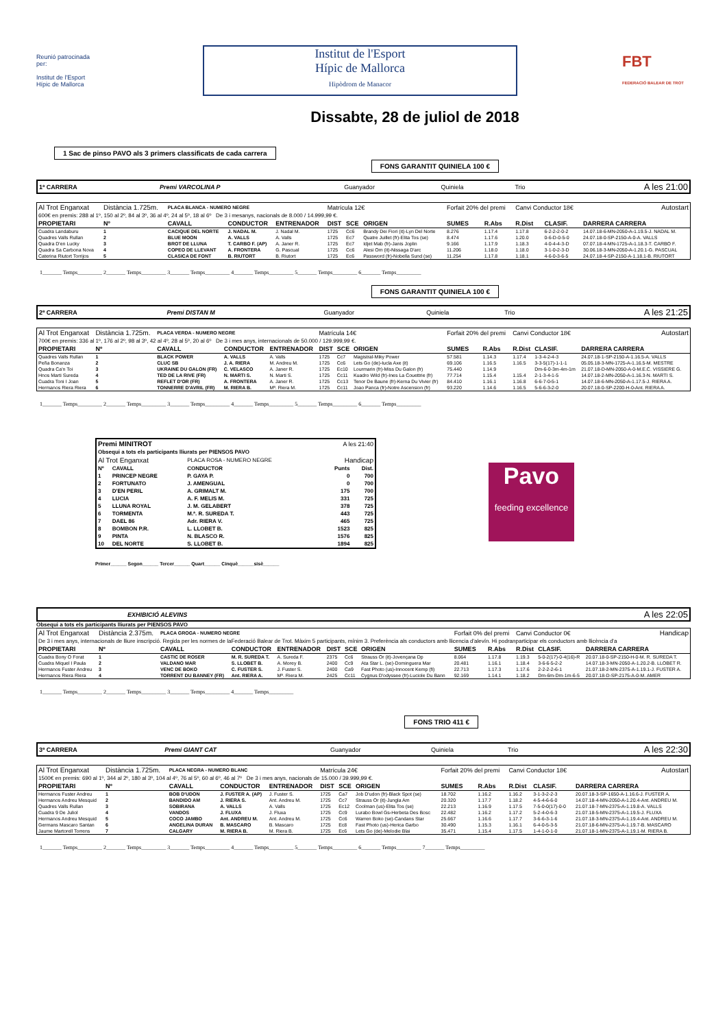Reunió patrocinada per:
Institut de l'Esport Hípic de Mallorca
Institut de l'Esport
Hípic de Mallorca
Hipòdrom de Manacor
FBT
FEDERACIÓ BALEAR DE TROT
Dissabte, 28 de juliol de 2018
1 Sac de pinso PAVO als 3 primers classificats de cada carrera
FONS GARANTIT QUINIELA 100 €
| 1ª CARRERA | Premi VARCOLINA P | Guanyador | Quiniela | Trio | A les 21:00 |
| Al Trot Enganxat | Distància 1.725m. | PLACA BLANCA - NUMERO NEGRE | | | Matrícula 12€ | | | Forfait 20% del premi | | Canvi Conductor 18€ | | Autostart |
| 600€ en premis: 288 al 1º, 150 al 2º, 84 al 3º, 36 al 4º, 24 al 5º, 18 al 6º De 3 i mesanys, nacionals de 8.000 / 14.999,99 €. | | | | | | | | | | | | |
| PROPIETARI | Nº | CAVALL | CONDUCTOR | ENTRENADOR | DIST | SCE | ORIGEN | SUMES | R.Abs | R.Dist | CLASIF. | DARRERA CARRERA |
| Cuadra Landaburu | 1 | CACIQUE DEL NORTE | J. NADAL M. | J. Nadal M. | 1725 | Cc6 | Brandy Dei Fiori (it)-Lyn Del Norte | 8.276 | 1.17.4 | 1.17.8 | 6-2-2-2-0-2 | 14.07.18-6-MN-2050-A-1.19.5-J. NADAL M. |
| Quadres Valls Rullan | 2 | BLUE MOON | A. VALLS | A. Valls | 1725 | Ec7 | Quatre Juillet (fr)-Elita Tos (se) | 8.474 | 1.17.6 | 1.20.0 | 0-6-D-0-5-0 | 24.07.18-0-SP-2150-A-0-A. VALLS |
| Quadra D'en Lucky | 3 | BROT DE LLUNA | T. CARBO F. (AP) | A. Janer R. | 1725 | Ec7 | Idjet Mab (fr)-Janis Joplin | 9.166 | 1.17.9 | 1.18.3 | 4-0-4-4-3-D | 07.07.18-4-MN-1725-A-1.18.3-T. CARBO F. |
| Quadra Sa Carbona Nova | 4 | COPEO DE LLEVANT | A. FRONTERA | G. Pascual | 1725 | Cc6 | Alesi Om (it)-Nissaga D'arc | 11.206 | 1.18.0 | 1.18.0 | 3-1-0-2-3-D | 30.06.18-3-MN-2050-A-1.20.1-G. PASCUAL |
| Caterina Riutort Torrijos | 5 | CLASICA DE FONT | B. RIUTORT | B. Riutort | 1725 | Ec6 | Password (fr)-Nobella Sund (se) | 11.254 | 1.17.8 | 1.18.1 | 4-6-0-3-6-5 | 24.07.18-4-SP-2150-A-1.18.1-B. RIUTORT |
1_______ Temps_________ 2_______ Temps_________ 3_______ Temps_________ 4_______ Temps_________ 5_______ Temps_________ 6_______ Temps_________
FONS GARANTIT QUINIELA 100 €
| 2ª CARRERA | Premi DISTAN M | Guanyador | Quiniela | Trio | A les 21:25 |
| Al Trot Enganxat | Distància 1.725m. | PLACA VERDA - NUMERO NEGRE | | | Matrícula 14€ | | | Forfait 20% del premi | | Canvi Conductor 18€ | | Autostart |
| 700€ en premis: 336 al 1º, 176 al 2º, 98 al 3º, 42 al 4º, 28 al 5º, 20 al 6º De 3 i mes anys, internacionals de 50.000 / 129.999,99 €. | | | | | | | | | | | | |
| PROPIETARI | Nº | CAVALL | CONDUCTOR | ENTRENADOR | DIST | SCE | ORIGEN | SUMES | R.Abs | R.Dist | CLASIF. | DARRERA CARRERA |
| Quadres Valls Rullan | 1 | BLACK POWER | A. VALLS | A. Valls | 1725 | Cc7 | Magistral-Miky Power | 57.581 | 1.14.3 | 1.17.4 | 1-3-4-2-4-3 | 24.07.18-1-SP-2150-A-1.16.5-A. VALLS |
| Peña Bonanza | 2 | CLUC SB | J. A. RIERA | M. Andreu M. | 1725 | Cc6 | Lets Go (de)-Iucla Axe (it) | 69.106 | 1.16.5 | 1.16.5 | 3-3-5(17)-1-1-1 | 05.05.18-3-MN-1725-A-1.16.5-M. MESTRE |
| Quadra Ca'n Toi | 3 | UKRAINE DU GALON (FR) | C. VELASCO | A. Janer R. | 1725 | Ec10 | Lourmarin (fr)-Miss Du Galon (fr) | 75.440 | 1.14.9 | | Dm-6-0-3m-4m-1m | 21.07.18-D-MN-2050-A-0-M.E.C. VISSIERE G. |
| Hnos Marti Sureda | 4 | TED DE LA RIVE (FR) | N. MARTI S. | N. Marti S. | 1725 | Cc11 | Kuadro Wild (fr)-Ines La Couettrie (fr) | 77.714 | 1.15.4 | 1.15.4 | 2-1-3-4-1-5 | 14.07.18-2-MN-2050-A-1.16.3-N. MARTI S. |
| Cuadra Toni I Joan | 5 | REFLET D'OR (FR) | A. FRONTERA | A. Janer R. | 1725 | Cc13 | Tenor De Baune (fr)-Kerna Du Vivier (fr) | 84.410 | 1.16.1 | 1.16.8 | 6-6-7-0-5-1 | 14.07.18-6-MN-2050-A-1.17.5-J. RIERA A. |
| Hermanos Riera Riera | 6 | TONNERRE D'AVRIL (FR) | M. RIERA B. | Mª. Riera M. | 1725 | Cc11 | Joao Panca (fr)-Notre Ascension (fr) | 93.220 | 1.14.6 | 1.16.5 | 5-6-6-3-2-0 | 20.07.18-0-SP-2200-H-0-Ant. RIERA A. |
1_______ Temps_________ 2_______ Temps_________ 3_______ Temps_________ 4_______ Temps_________ 5_______ Temps_________ 6_______ Temps_________
| Premi MINITROT | | | A les 21:40 | |
| Obsequi a tots els participants lliurats per PIENSOS PAVO | | | | |
| Al Trot Enganxat | | PLACA ROSA - NUMERO NEGRE | Handicap | |
| Nº | CAVALL | CONDUCTOR | Punts | Dist. |
| 1 | PRINCEP NEGRE | P. GAYA P. | 0 | 700 |
| 2 | FORTUNATO | J. AMENGUAL | 0 | 700 |
| 3 | D'EN PERIL | A. GRIMALT M. | 175 | 700 |
| 4 | LUCIA | A. F. MELIS M. | 331 | 725 |
| 5 | LLUNA ROYAL | J. M. GELABERT | 378 | 725 |
| 6 | TORMENTA | M.ª. R. SUREDA T. | 443 | 725 |
| 7 | DAEL 86 | Adr. RIERA V. | 465 | 725 |
| 8 | BOMBON P.R. | L. LLOBET B. | 1523 | 825 |
| 9 | PINTA | N. BLASCO R. | 1576 | 825 |
| 10 | DEL NORTE | S. LLOBET B. | 1894 | 825 |
Primer______ Segon______ Tercer______ Quart______ Cinquè______sisè______
Pavo
feeding excellence
| | EXHIBICIÓ ALEVINS | A les 22:05 |
Obsequi a tots els participants lliurats per PIENSOS PAVO
| Al Trot Enganxat | Distància 2.375m. | PLACA GROGA - NUMERO NEGRE | | | | | | Forfait 0% del premi | | Canvi Conductor 0€ | | Handicap |
| De 3 i mes anys, internacionals de lliure inscripció. Regida per les normes de laFederació Balear de Trot. Màxim 5 participants, mínim 3. Preferència als conductors amb llicencia d'alevín. Hi podranparticipar els conductors amb llicència d'a | | | | | | | | | | | | |
| PROPIETARI | Nº | CAVALL | CONDUCTOR | ENTRENADOR | DIST | SCE | ORIGEN | SUMES | R.Abs | R.Dist | CLASIF. | DARRERA CARRERA |
| Cuadra Bony O Forat | 1 | CASTIC DE ROSER | M. R. SUREDA T. | A. Sureda F. | 2375 | Cc6 | Strauss Or (it)-Jovençana Dp | 8.064 | 1.17.8 | 1.19.3 | 5-0-2(17)-0-4(16)-R | 20.07.18-0-SP-2150-H-0-M. R. SUREDA T. |
| Cuadra Miquel I Paula | 2 | VALDANO MAR | S. LLOBET B. | A. Morey B. | 2400 | Cc9 | Ata Star L. (se)-Dominguera Mar | 20.481 | 1.16.1 | 1.18.4 | 3-6-6-5-2-2 | 14.07.18-3-MN-2050-A-1.20.2-B. LLOBET R. |
| Hermanos Fuster Andreu | 3 | VENC DE BOKO | C. FUSTER S. | J. Fuster S. | 2400 | Ca9 | Fast Photo (us)-Innocent Kemp (fi) | 22.713 | 1.17.3 | 1.17.6 | 2-2-2-2-6-1 | 21.07.18-2-MN-2375-A-1.19.1-J. FUSTER A. |
| Hermanos Riera Riera | 4 | TORRENT DU BANNEY (FR) | Ant. RIERA A. | Mª. Riera M. | 2425 | Cc11 | Cygnus D'odyssee (fr)-Luciole Du Bann | 92.169 | 1.14.1 | 1.18.2 | Dm-6m-Dm-1m-6-5 | 20.07.18-D-SP-2175-A-0-M. AMER |
1_______ Temps_________ 2_______ Temps_________ 3_______ Temps_________ 4_______ Temps_________
FONS TRIO 411 €
| 3ª CARRERA | Premi GIANT CAT | Guanyador | Quiniela | Trio | A les 22:30 |
| Al Trot Enganxat | Distància 1.725m. | PLACA NEGRA - NUMERO BLANC | | | Matrícula 24€ | | | Forfait 20% del premi | | Canvi Conductor 18€ | | Autostart |
| 1500€ en premis: 690 al 1º, 344 al 2º, 180 al 3º, 104 al 4º, 76 al 5º, 60 al 6º, 46 al 7º De 3 i mes anys, nacionals de 15.000 / 39.999,99 €. | | | | | | | | | | | | |
| PROPIETARI | Nº | CAVALL | CONDUCTOR | ENTRENADOR | DIST | SCE | ORIGEN | SUMES | R.Abs | R.Dist | CLASIF. | DARRERA CARRERA |
| Hermanos Fuster Andreu | 1 | BOB D'UDON | J. FUSTER A. (AP) | J. Fuster S. | 1725 | Ca7 | Job D'udon (fr)-Black Spot (se) | 18.702 | 1.16.2 | 1.16.2 | 3-1-3-2-2-3 | 20.07.18-3-SP-1650-A-1.16.6-J. FUSTER A. |
| Hermanos Andreu Mesquid | 2 | BANDIDO AM | J. RIERA S. | Ant. Andreu M. | 1725 | Cc7 | Strauss Or (it)-Jungla Am | 20.320 | 1.17.7 | 1.18.2 | 4-5-4-6-6-0 | 14.07.18-4-MN-2050-A-1.20.4-Ant. ANDREU M. |
| Quadres Valls Rullan | 3 | SOBIRANA | A. VALLS | A. Valls | 1725 | Ec12 | Coolman (us)-Elita Tos (se) | 22.213 | 1.16.9 | 1.17.5 | 7-5-0-0(17)-0-0 | 21.07.18-7-MN-2375-A-1.19.8-A. VALLS |
| Cuadra 9 De Juliol | 4 | VANDOS | J. FLUXA | J. Fluxa | 1725 | Cc9 | Lurabo Bowl Gs-Herbeta Des Bosc | 22.482 | 1.16.2 | 1.17.2 | 5-2-4-0-6-3 | 21.07.18-5-MN-2375-A-1.19.5-J. FLUXA |
| Hermanos Andreu Mesquid | 5 | COCO JAMBO | Ant. ANDREU M. | Ant. Andreu M. | 1725 | Cc6 | Warren Boko (se)-Candans Star | 25.667 | 1.16.6 | 1.17.7 | 3-6-6-3-1-6 | 21.07.18-3-MN-2375-A-1.19.4-Ant. ANDREU M. |
| Germans Mascaro Santan | 6 | ANGELINA DURAN | B. MASCARO | B. Mascaro | 1725 | Ec8 | Fast Photo (us)-Herica Garbo | 30.490 | 1.15.3 | 1.16.1 | 6-4-0-5-3-5 | 21.07.18-6-MN-2375-A-1.19.7-B. MASCARO |
| Jaume Martorell Torrens | 7 | CALGARY | M. RIERA B. | M. Riera B. | 1725 | Ec6 | Lets Go (de)-Melodie Blai | 35.471 | 1.15.4 | 1.17.5 | 1-4-1-0-1-0 | 21.07.18-1-MN-2375-A-1.19.1-M. RIERA B. |
1_______ Temps_________ 2_______ Temps_________ 3_______ Temps_________ 4_______ Temps_________ 5_______ Temps_________ 6_______ Temps_________ 7_______ Temps_________